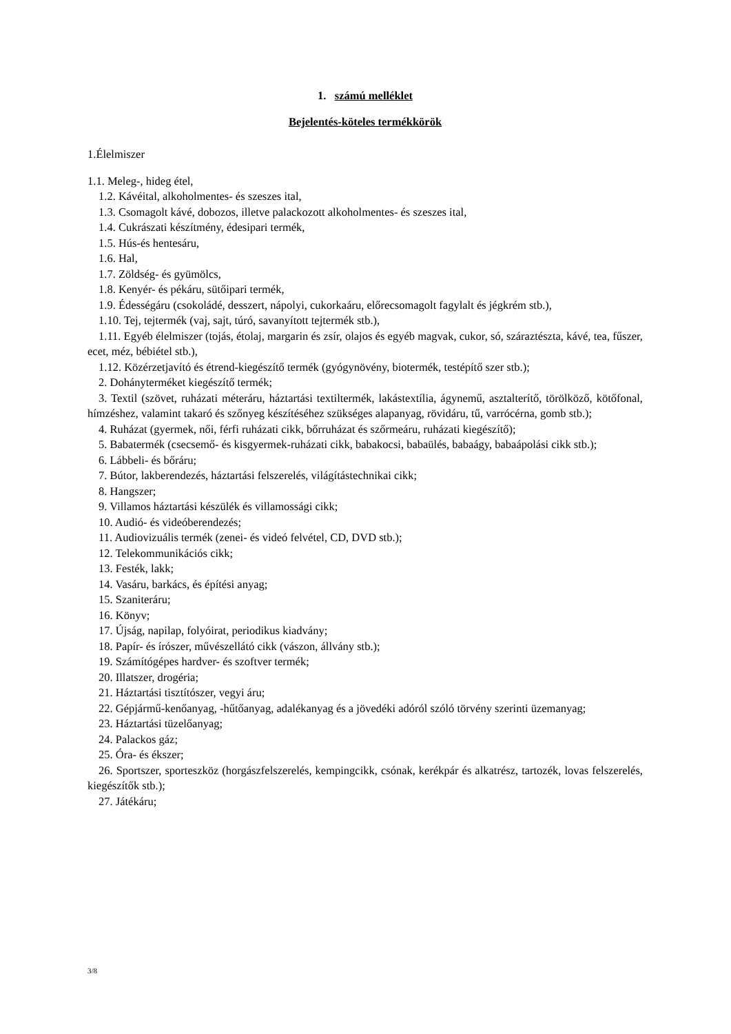1. számú melléklet
Bejelentés-köteles termékkörök
1.Élelmiszer
1.1. Meleg-, hideg étel,
1.2. Kávéital, alkoholmentes- és szeszes ital,
1.3. Csomagolt kávé, dobozos, illetve palackozott alkoholmentes- és szeszes ital,
1.4. Cukrászati készítmény, édesipari termék,
1.5. Hús-és hentesáru,
1.6. Hal,
1.7. Zöldség- és gyümölcs,
1.8. Kenyér- és pékáru, sütőipari termék,
1.9. Édességáru (csokoládé, desszert, nápolyi, cukorkaáru, előrecsomagolt fagylalt és jégkrém stb.),
1.10. Tej, tejtermék (vaj, sajt, túró, savanyított tejtermék stb.),
1.11. Egyéb élelmiszer (tojás, étolaj, margarin és zsír, olajos és egyéb magvak, cukor, só, száraztészta, kávé, tea, fűszer, ecet, méz, bébiétel stb.),
1.12. Közérzetjavító és étrend-kiegészítő termék (gyógynövény, biotermék, testépítő szer stb.);
2. Dohányterméket kiegészítő termék;
3. Textil (szövet, ruházati méteráru, háztartási textiltermék, lakástextília, ágynemű, asztalterítő, törölköző, kötőfonal, hímzéshez, valamint takaró és szőnyeg készítéséhez szükséges alapanyag, rövidáru, tű, varrócérna, gomb stb.);
4. Ruházat (gyermek, női, férfi ruházati cikk, bőrruházat és szőrmeáru, ruházati kiegészítő);
5. Babatermék (csecsemő- és kisgyermek-ruházati cikk, babakocsi, babaülés, babaágy, babaápolási cikk stb.);
6. Lábbeli- és bőráru;
7. Bútor, lakberendezés, háztartási felszerelés, világítástechnikai cikk;
8. Hangszer;
9. Villamos háztartási készülék és villamossági cikk;
10. Audió- és videóberendezés;
11. Audiovizuális termék (zenei- és videó felvétel, CD, DVD stb.);
12. Telekommunikációs cikk;
13. Festék, lakk;
14. Vasáru, barkács, és építési anyag;
15. Szaniteráru;
16. Könyv;
17. Újság, napilap, folyóirat, periodikus kiadvány;
18. Papír- és írószer, művészellátó cikk (vászon, állvány stb.);
19. Számítógépes hardver- és szoftver termék;
20. Illatszer, drogéria;
21. Háztartási tisztítószer, vegyi áru;
22. Gépjármű-kenőanyag, -hűtőanyag, adalékanyag és a jövedéki adóról szóló törvény szerinti üzemanyag;
23. Háztartási tüzelőanyag;
24. Palackos gáz;
25. Óra- és ékszer;
26. Sportszer, sporteszköz (horgászfelszerelés, kempingcikk, csónak, kerékpár és alkatrész, tartozék, lovas felszerelés, kiegészítők stb.);
27. Játékáru;
3/8